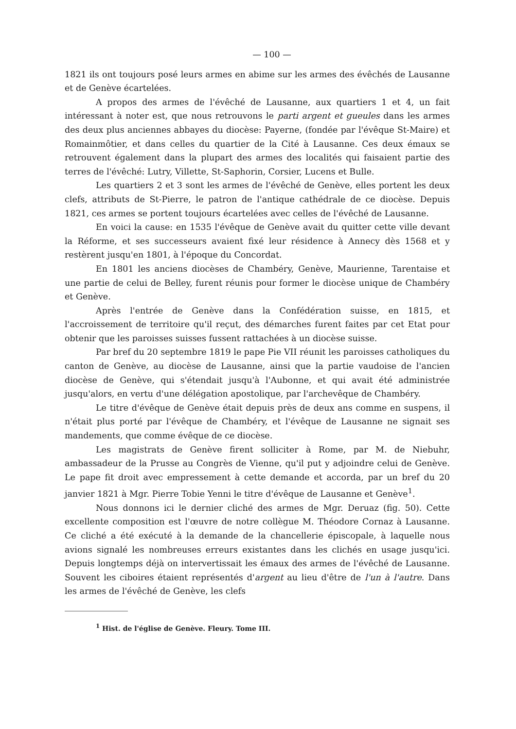— 100 —
1821 ils ont toujours posé leurs armes en abime sur les armes des évêchés de Lausanne et de Genève écartelées.
A propos des armes de l'évêché de Lausanne, aux quartiers 1 et 4, un fait intéressant à noter est, que nous retrouvons le parti argent et gueules dans les armes des deux plus anciennes abbayes du diocèse: Payerne, (fondée par l'évêque St-Maire) et Romainmôtier, et dans celles du quartier de la Cité à Lausanne. Ces deux émaux se retrouvent également dans la plupart des armes des localités qui faisaient partie des terres de l'évêché: Lutry, Villette, St-Saphorin, Corsier, Lucens et Bulle.
Les quartiers 2 et 3 sont les armes de l'évêché de Genève, elles portent les deux clefs, attributs de St-Pierre, le patron de l'antique cathédrale de ce diocèse. Depuis 1821, ces armes se portent toujours écartelées avec celles de l'évêché de Lausanne.
En voici la cause: en 1535 l'évêque de Genève avait du quitter cette ville devant la Réforme, et ses successeurs avaient fixé leur résidence à Annecy dès 1568 et y restèrent jusqu'en 1801, à l'époque du Concordat.
En 1801 les anciens diocèses de Chambéry, Genève, Maurienne, Tarentaise et une partie de celui de Belley, furent réunis pour former le diocèse unique de Chambéry et Genève.
Après l'entrée de Genève dans la Confédération suisse, en 1815, et l'accroissement de territoire qu'il reçut, des démarches furent faites par cet Etat pour obtenir que les paroisses suisses fussent rattachées à un diocèse suisse.
Par bref du 20 septembre 1819 le pape Pie VII réunit les paroisses catholiques du canton de Genève, au diocèse de Lausanne, ainsi que la partie vaudoise de l'ancien diocèse de Genève, qui s'étendait jusqu'à l'Aubonne, et qui avait été administrée jusqu'alors, en vertu d'une délégation apostolique, par l'archevêque de Chambéry.
Le titre d'évêque de Genève était depuis près de deux ans comme en suspens, il n'était plus porté par l'évêque de Chambéry, et l'évêque de Lausanne ne signait ses mandements, que comme évêque de ce diocèse.
Les magistrats de Genève firent solliciter à Rome, par M. de Niebuhr, ambassadeur de la Prusse au Congrès de Vienne, qu'il put y adjoindre celui de Genève. Le pape fit droit avec empressement à cette demande et accorda, par un bref du 20 janvier 1821 à Mgr. Pierre Tobie Yenni le titre d'évêque de Lausanne et Genève<sup>1</sup>.
Nous donnons ici le dernier cliché des armes de Mgr. Deruaz (fig. 50). Cette excellente composition est l'œuvre de notre collègue M. Théodore Cornaz à Lausanne. Ce cliché a été exécuté à la demande de la chancellerie épiscopale, à laquelle nous avions signalé les nombreuses erreurs existantes dans les clichés en usage jusqu'ici. Depuis longtemps déjà on intervertissait les émaux des armes de l'évêché de Lausanne. Souvent les ciboires étaient représentés d'argent au lieu d'être de l'un à l'autre. Dans les armes de l'évêché de Genève, les clefs
<sup>1</sup> Hist. de l'église de Genève. Fleury. Tome III.